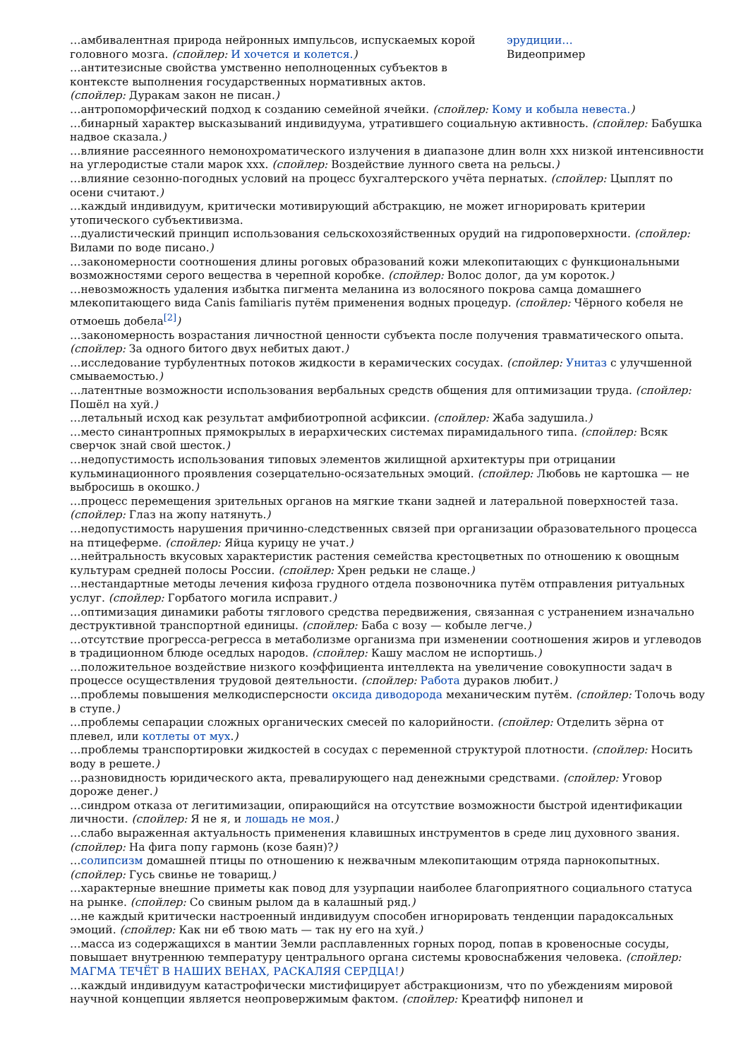…амбивалентная природа нейронных импульсов, испускаемых корой головного мозга. (спойлер: И хочется и колется.)
…антитезисные свойства умственно неполноценных субъектов в контексте выполнения государственных нормативных актов. (спойлер: Дуракам закон не писан.)
эрудиции…
Видеопример
…антропоморфический подход к созданию семейной ячейки. (спойлер: Кому и кобыла невеста.)
…бинарный характер высказываний индивидуума, утратившего социальную активность. (спойлер: Бабушка надвое сказала.)
…влияние рассеянного немонохроматического излучения в диапазоне длин волн ххх низкой интенсивности на углеродистые стали марок ххх. (спойлер: Воздействие лунного света на рельсы.)
…влияние сезонно-погодных условий на процесс бухгалтерского учёта пернатых. (спойлер: Цыплят по осени считают.)
…каждый индивидуум, критически мотивирующий абстракцию, не может игнорировать критерии утопического субъективизма.
…дуалистический принцип использования сельскохозяйственных орудий на гидроповерхности. (спойлер: Вилами по воде писано.)
…закономерности соотношения длины роговых образований кожи млекопитающих с функциональными возможностями серого вещества в черепной коробке. (спойлер: Волос долог, да ум короток.)
…невозможность удаления избытка пигмента меланина из волосяного покрова самца домашнего млекопитающего вида Canis familiaris путём применения водных процедур. (спойлер: Чёрного кобеля не отмоешь добела<sup>[2]</sup>)
…закономерность возрастания личностной ценности субъекта после получения травматического опыта. (спойлер: За одного битого двух небитых дают.)
…исследование турбулентных потоков жидкости в керамических сосудах. (спойлер: Унитаз с улучшенной смываемостью.)
…латентные возможности использования вербальных средств общения для оптимизации труда. (спойлер: Пошёл на хуй.)
…летальный исход как результат амфибиотропной асфиксии. (спойлер: Жаба задушила.)
…место синантропных прямокрылых в иерархических системах пирамидального типа. (спойлер: Всяк сверчок знай свой шесток.)
…недопустимость использования типовых элементов жилищной архитектуры при отрицании кульминационного проявления созерцательно-осязательных эмоций. (спойлер: Любовь не картошка — не выбросишь в окошко.)
…процесс перемещения зрительных органов на мягкие ткани задней и латеральной поверхностей таза. (спойлер: Глаз на жопу натянуть.)
…недопустимость нарушения причинно-следственных связей при организации образовательного процесса на птицеферме. (спойлер: Яйца курицу не учат.)
…нейтральность вкусовых характеристик растения семейства крестоцветных по отношению к овощным культурам средней полосы России. (спойлер: Хрен редьки не слаще.)
…нестандартные методы лечения кифоза грудного отдела позвоночника путём отправления ритуальных услуг. (спойлер: Горбатого могила исправит.)
…оптимизация динамики работы тяглового средства передвижения, связанная с устранением изначально деструктивной транспортной единицы. (спойлер: Баба с возу — кобыле легче.)
…отсутствие прогресса-регресса в метаболизме организма при изменении соотношения жиров и углеводов в традиционном блюде оседлых народов. (спойлер: Кашу маслом не испортишь.)
…положительное воздействие низкого коэффициента интеллекта на увеличение совокупности задач в процессе осуществления трудовой деятельности. (спойлер: Работа дураков любит.)
…проблемы повышения мелкодисперсности оксида диводорода механическим путём. (спойлер: Толочь воду в ступе.)
…проблемы сепарации сложных органических смесей по калорийности. (спойлер: Отделить зёрна от плевел, или котлеты от мух.)
…проблемы транспортировки жидкостей в сосудах с переменной структурой плотности. (спойлер: Носить воду в решете.)
…разновидность юридического акта, превалирующего над денежными средствами. (спойлер: Уговор дороже денег.)
…синдром отказа от легитимизации, опирающийся на отсутствие возможности быстрой идентификации личности. (спойлер: Я не я, и лошадь не моя.)
…слабо выраженная актуальность применения клавишных инструментов в среде лиц духовного звания. (спойлер: На фига попу гармонь (козе баян)?)
…солипсизм домашней птицы по отношению к нежвачным млекопитающим отряда парнокопытных. (спойлер: Гусь свинье не товарищ.)
…характерные внешние приметы как повод для узурпации наиболее благоприятного социального статуса на рынке. (спойлер: Со свиным рылом да в калашный ряд.)
…не каждый критически настроенный индивидуум способен игнорировать тенденции парадоксальных эмоций. (спойлер: Как ни еб твою мать — так ну его на хуй.)
…масса из содержащихся в мантии Земли расплавленных горных пород, попав в кровеносные сосуды, повышает внутреннюю температуру центрального органа системы кровоснабжения человека. (спойлер: МАГМА ТЕЧЁТ В НАШИХ ВЕНАХ, РАСКАЛЯЯ СЕРДЦА!)
…каждый индивидуум катастрофически мистифицирует абстракционизм, что по убеждениям мировой научной концепции является неопровержимым фактом. (спойлер: Креатифф нипонел и